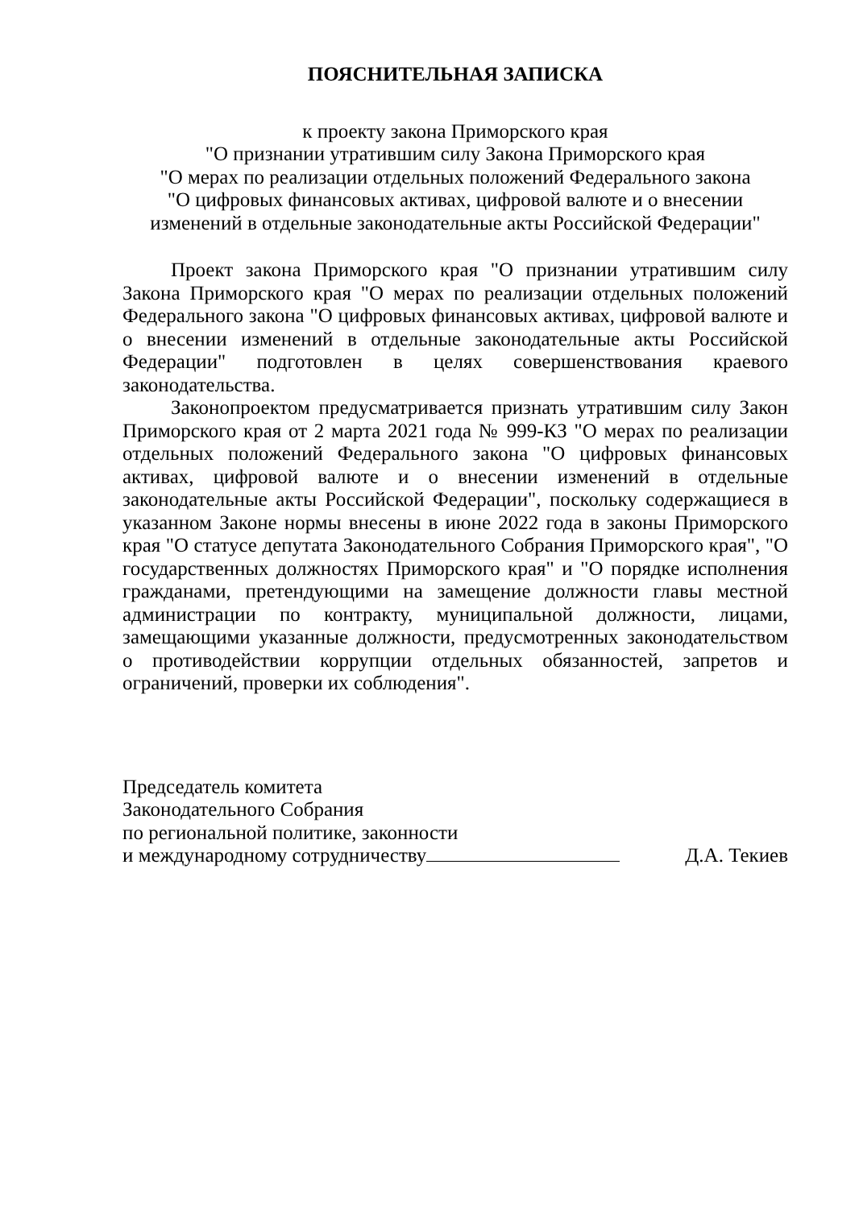ПОЯСНИТЕЛЬНАЯ ЗАПИСКА
к проекту закона Приморского края
"О признании утратившим силу Закона Приморского края
"О мерах по реализации отдельных положений Федерального закона
"О цифровых финансовых активах, цифровой валюте и о внесении
изменений в отдельные законодательные акты Российской Федерации"
Проект закона Приморского края "О признании утратившим силу Закона Приморского края "О мерах по реализации отдельных положений Федерального закона "О цифровых финансовых активах, цифровой валюте и о внесении изменений в отдельные законодательные акты Российской Федерации" подготовлен в целях совершенствования краевого законодательства.
Законопроектом предусматривается признать утратившим силу Закон Приморского края от 2 марта 2021 года № 999-КЗ "О мерах по реализации отдельных положений Федерального закона "О цифровых финансовых активах, цифровой валюте и о внесении изменений в отдельные законодательные акты Российской Федерации", поскольку содержащиеся в указанном Законе нормы внесены в июне 2022 года в законы Приморского края "О статусе депутата Законодательного Собрания Приморского края", "О государственных должностях Приморского края" и "О порядке исполнения гражданами, претендующими на замещение должности главы местной администрации по контракту, муниципальной должности, лицами, замещающими указанные должности, предусмотренных законодательством о противодействии коррупции отдельных обязанностей, запретов и ограничений, проверки их соблюдения".
Председатель комитета
Законодательного Собрания
по региональной политике, законности
и международному сотрудничеству
Д.А. Текиев